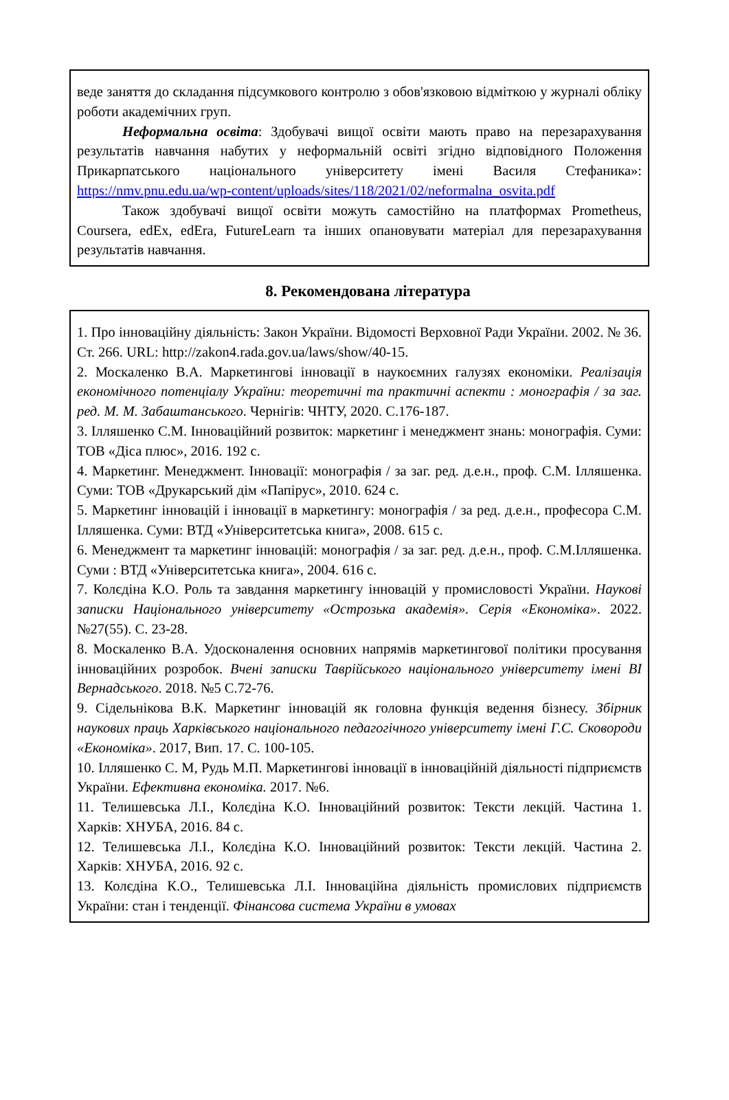веде заняття до складання підсумкового контролю з обов'язковою відміткою у журналі обліку роботи академічних груп.
Неформальна освіта: Здобувачі вищої освіти мають право на перезарахування результатів навчання набутих у неформальній освіті згідно відповідного Положення Прикарпатського національного університету імені Василя Стефаника»: https://nmv.pnu.edu.ua/wp-content/uploads/sites/118/2021/02/neformalna_osvita.pdf
Також здобувачі вищої освіти можуть самостійно на платформах Prometheus, Coursera, edEx, edEra, FutureLearn та інших опановувати матеріал для перезарахування результатів навчання.
8. Рекомендована література
1. Про інноваційну діяльність: Закон України. Відомості Верховної Ради України. 2002. № 36. Ст. 266. URL: http://zakon4.rada.gov.ua/laws/show/40-15.
2. Москаленко В.А. Маркетингові інновації в наукоємних галузях економіки. Реалізація економічного потенціалу України: теоретичні та практичні аспекти : монографія / за заг. ред. М. М. Забаштанського. Чернігів: ЧНТУ, 2020. С.176-187.
3. Ілляшенко С.М. Інноваційний розвиток: маркетинг і менеджмент знань: монографія. Суми: ТОВ «Діса плюс», 2016. 192 с.
4. Маркетинг. Менеджмент. Інновації: монографія / за заг. ред. д.е.н., проф. С.М. Ілляшенка. Суми: ТОВ «Друкарський дім «Папірус», 2010. 624 с.
5. Маркетинг інновацій і інновації в маркетингу: монографія / за ред. д.е.н., професора С.М. Ілляшенка. Суми: ВТД «Університетська книга», 2008. 615 с.
6. Менеджмент та маркетинг інновацій: монографія / за заг. ред. д.е.н., проф. С.М.Ілляшенка. Суми : ВТД «Університетська книга», 2004. 616 с.
7. Колєдіна К.О. Роль та завдання маркетингу інновацій у промисловості України. Наукові записки Національного університету «Острозька академія». Серія «Економіка». 2022. №27(55). С. 23-28.
8. Москаленко В.А. Удосконалення основних напрямів маркетингової політики просування інноваційних розробок. Вчені записки Таврійського національного університету імені ВІ Вернадського. 2018. №5 С.72-76.
9. Сідельнікова В.К. Маркетинг інновацій як головна функція ведення бізнесу. Збірник наукових праць Харківського національного педагогічного університету імені Г.С. Сковороди «Економіка». 2017, Вип. 17. С. 100-105.
10. Ілляшенко С. М, Рудь М.П. Маркетингові інновації в інноваційній діяльності підприємств України. Ефективна економіка. 2017. №6.
11. Телишевська Л.І., Колєдіна К.О. Інноваційний розвиток: Тексти лекцій. Частина 1. Харків: ХНУБА, 2016. 84 с.
12. Телишевська Л.І., Колєдіна К.О. Інноваційний розвиток: Тексти лекцій. Частина 2. Харків: ХНУБА, 2016. 92 с.
13. Колєдіна К.О., Телишевська Л.І. Інноваційна діяльність промислових підприємств України: стан і тенденції. Фінансова система України в умовах